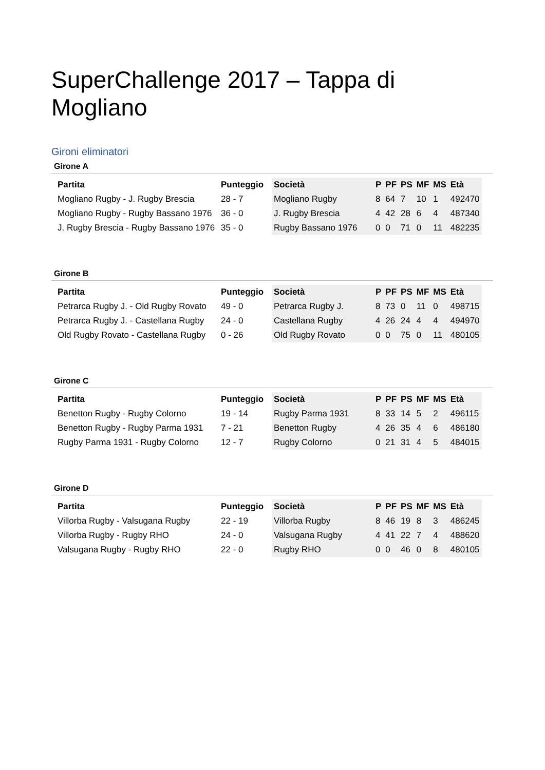SuperChallenge 2017 – Tappa di Mogliano
Gironi eliminatori
Girone A
| Partita | Punteggio | Società | P | PF | PS | MF | MS | Età |
| --- | --- | --- | --- | --- | --- | --- | --- | --- |
| Mogliano Rugby - J. Rugby Brescia | 28 - 7 | Mogliano Rugby | 8 | 64 | 7 | 10 | 1 | 492470 |
| Mogliano Rugby - Rugby Bassano 1976 | 36 - 0 | J. Rugby Brescia | 4 | 42 | 28 | 6 | 4 | 487340 |
| J. Rugby Brescia - Rugby Bassano 1976 | 35 - 0 | Rugby Bassano 1976 | 0 | 0 | 71 | 0 | 11 | 482235 |
Girone B
| Partita | Punteggio | Società | P | PF | PS | MF | MS | Età |
| --- | --- | --- | --- | --- | --- | --- | --- | --- |
| Petrarca Rugby J. - Old Rugby Rovato | 49 - 0 | Petrarca Rugby J. | 8 | 73 | 0 | 11 | 0 | 498715 |
| Petrarca Rugby J. - Castellana Rugby | 24 - 0 | Castellana Rugby | 4 | 26 | 24 | 4 | 4 | 494970 |
| Old Rugby Rovato - Castellana Rugby | 0 - 26 | Old Rugby Rovato | 0 | 0 | 75 | 0 | 11 | 480105 |
Girone C
| Partita | Punteggio | Società | P | PF | PS | MF | MS | Età |
| --- | --- | --- | --- | --- | --- | --- | --- | --- |
| Benetton Rugby - Rugby Colorno | 19 - 14 | Rugby Parma 1931 | 8 | 33 | 14 | 5 | 2 | 496115 |
| Benetton Rugby - Rugby Parma 1931 | 7 - 21 | Benetton Rugby | 4 | 26 | 35 | 4 | 6 | 486180 |
| Rugby Parma 1931 - Rugby Colorno | 12 - 7 | Rugby Colorno | 0 | 21 | 31 | 4 | 5 | 484015 |
Girone D
| Partita | Punteggio | Società | P | PF | PS | MF | MS | Età |
| --- | --- | --- | --- | --- | --- | --- | --- | --- |
| Villorba Rugby - Valsugana Rugby | 22 - 19 | Villorba Rugby | 8 | 46 | 19 | 8 | 3 | 486245 |
| Villorba Rugby - Rugby RHO | 24 - 0 | Valsugana Rugby | 4 | 41 | 22 | 7 | 4 | 488620 |
| Valsugana Rugby - Rugby RHO | 22 - 0 | Rugby RHO | 0 | 0 | 46 | 0 | 8 | 480105 |